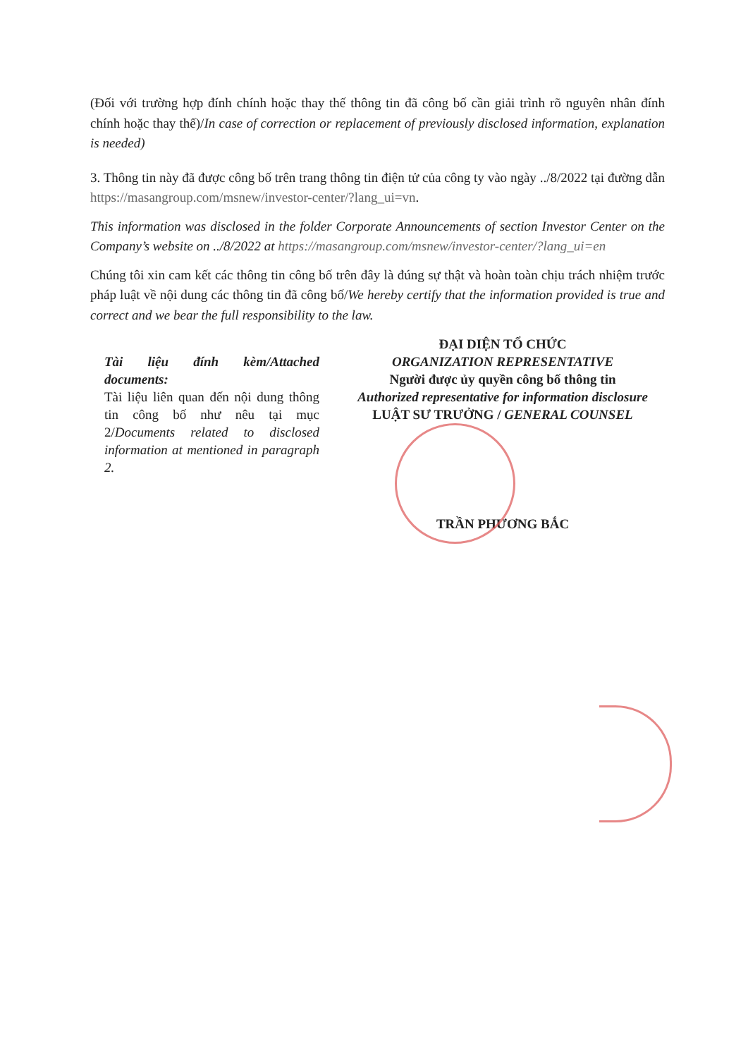(Đối với trường hợp đính chính hoặc thay thế thông tin đã công bố cần giải trình rõ nguyên nhân đính chính hoặc thay thế)/In case of correction or replacement of previously disclosed information, explanation is needed)
3. Thông tin này đã được công bố trên trang thông tin điện tử của công ty vào ngày ../8/2022 tại đường dẫn https://masangroup.com/msnew/investor-center/?lang_ui=vn.
This information was disclosed in the folder Corporate Announcements of section Investor Center on the Company’s website on ../8/2022 at https://masangroup.com/msnew/investor-center/?lang_ui=en
Chúng tôi xin cam kết các thông tin công bố trên đây là đúng sự thật và hoàn toàn chịu trách nhiệm trước pháp luật về nội dung các thông tin đã công bố/We hereby certify that the information provided is true and correct and we bear the full responsibility to the law.
Tài liệu đính kèm/Attached documents:
Tài liệu liên quan đến nội dung thông tin công bố như nêu tại mục 2/Documents related to disclosed information at mentioned in paragraph 2.
ĐẠI DIỆN TỔ CHỨC
ORGANIZATION REPRESENTATIVE
Người được ủy quyền công bố thông tin
Authorized representative for information disclosure
LUẬT SƯ TRƯỞNG / GENERAL COUNSEL
TRẦN PHƯƠNG BẮC